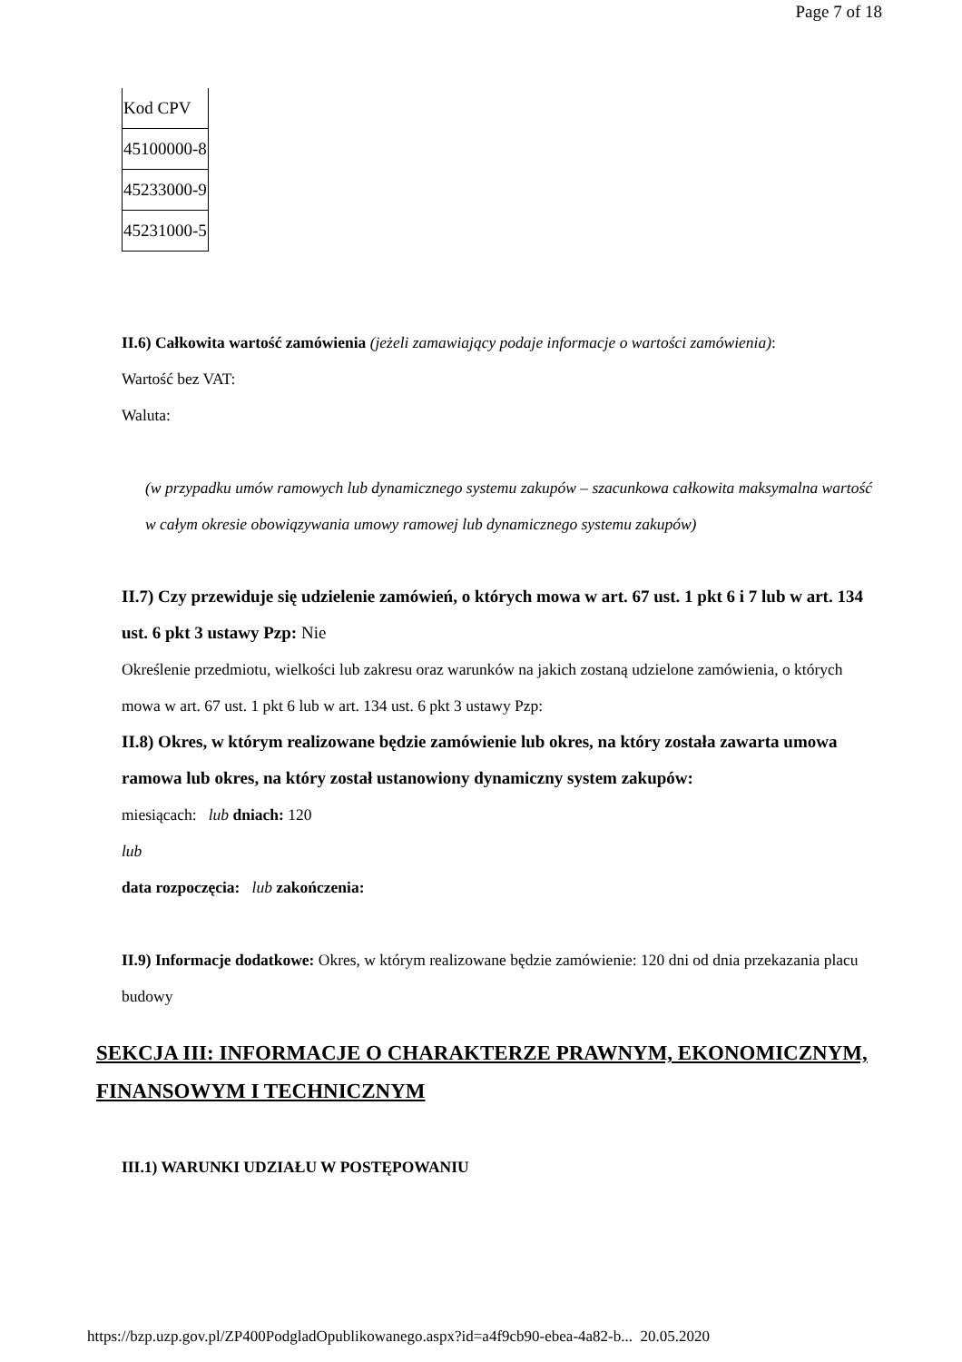Page 7 of 18
| Kod CPV |
| 45100000-8 |
| 45233000-9 |
| 45231000-5 |
II.6) Całkowita wartość zamówienia (jeżeli zamawiający podaje informacje o wartości zamówienia):
Wartość bez VAT:
Waluta:
(w przypadku umów ramowych lub dynamicznego systemu zakupów – szacunkowa całkowita maksymalna wartość w całym okresie obowiązywania umowy ramowej lub dynamicznego systemu zakupów)
II.7) Czy przewiduje się udzielenie zamówień, o których mowa w art. 67 ust. 1 pkt 6 i 7 lub w art. 134 ust. 6 pkt 3 ustawy Pzp: Nie
Określenie przedmiotu, wielkości lub zakresu oraz warunków na jakich zostaną udzielone zamówienia, o których mowa w art. 67 ust. 1 pkt 6 lub w art. 134 ust. 6 pkt 3 ustawy Pzp:
II.8) Okres, w którym realizowane będzie zamówienie lub okres, na który została zawarta umowa ramowa lub okres, na który został ustanowiony dynamiczny system zakupów:
miesiącach: lub dniach: 120
lub
data rozpoczęcia: lub zakończenia:
II.9) Informacje dodatkowe: Okres, w którym realizowane będzie zamówienie: 120 dni od dnia przekazania placu budowy
SEKCJA III: INFORMACJE O CHARAKTERZE PRAWNYM, EKONOMICZNYM, FINANSOWYM I TECHNICZNYM
III.1) WARUNKI UDZIAŁU W POSTĘPOWANIU
https://bzp.uzp.gov.pl/ZP400PodgladOpublikowanego.aspx?id=a4f9cb90-ebea-4a82-b... 20.05.2020